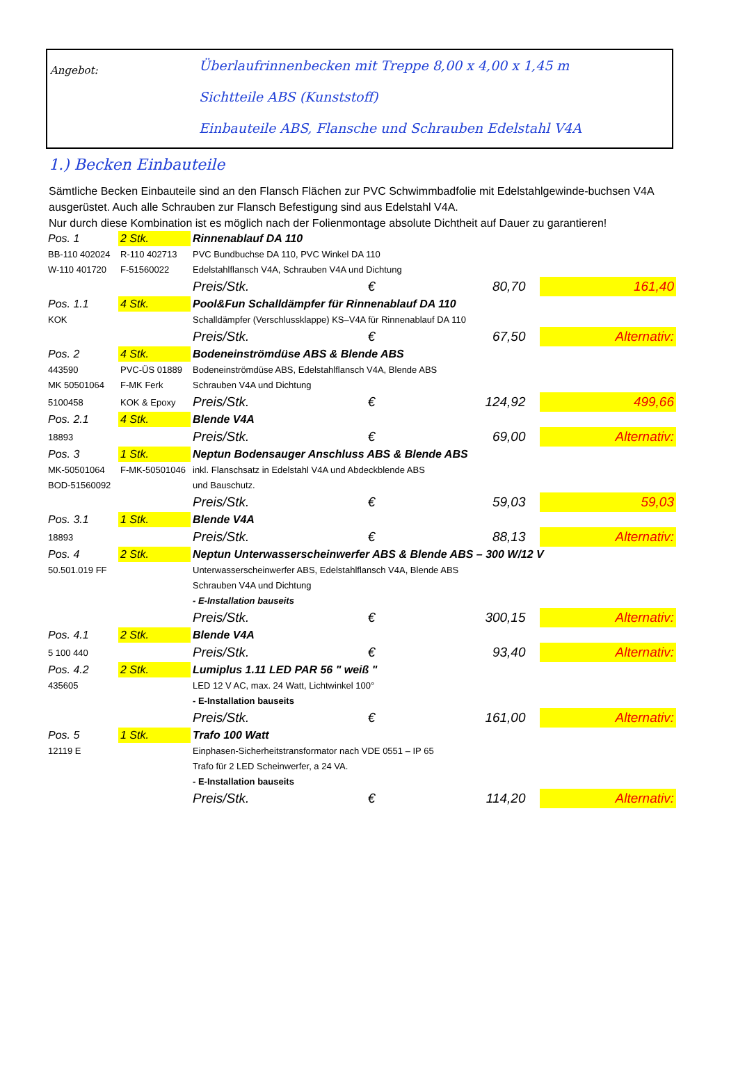Angebot:
Überlaufrinnenbecken mit Treppe 8,00 x 4,00 x 1,45 m
Sichtteile ABS (Kunststoff)
Einbauteile ABS, Flansche und Schrauben Edelstahl V4A
1.) Becken Einbauteile
Sämtliche Becken Einbauteile sind an den Flansch Flächen zur PVC Schwimmbadfolie mit Edelstahlgewinde-buchsen V4A ausgerüstet. Auch alle Schrauben zur Flansch Befestigung sind aus Edelstahl V4A.
Nur durch diese Kombination ist es möglich nach der Folienmontage absolute Dichtheit auf Dauer zu garantieren!
| Pos. 1 | 2 Stk. | Rinnenablauf DA 110 | | | | |
| BB-110 402024 | R-110 402713 | PVC Bundbuchse DA 110, PVC Winkel DA 110 | | | | |
| W-110 401720 | F-51560022 | Edelstahlflansch V4A, Schrauben V4A und Dichtung | | | | |
| | | Preis/Stk. | € | 80,70 | | 161,40 |
| Pos. 1.1 | 4 Stk. | Pool&Fun Schalldämpfer für Rinnenablauf DA 110 | | | | |
| KOK | | Schalldämpfer (Verschlussklappe) KS–V4A für Rinnenablauf DA 110 | | | | |
| | | Preis/Stk. | € | 67,50 | | Alternativ: |
| Pos. 2 | 4 Stk. | Bodeneinströmdüse ABS & Blende ABS | | | | |
| 443590 | PVC-ÜS 01889 | Bodeneinströmdüse ABS, Edelstahlflansch V4A, Blende ABS | | | | |
| MK 50501064 | F-MK Ferk | Schrauben V4A und Dichtung | | | | |
| 5100458 | KOK & Epoxy | Preis/Stk. | € | 124,92 | | 499,66 |
| Pos. 2.1 | 4 Stk. | Blende V4A | | | | |
| 18893 | | Preis/Stk. | € | 69,00 | | Alternativ: |
| Pos. 3 | 1 Stk. | Neptun Bodensauger Anschluss ABS & Blende ABS | | | | |
| MK-50501064 | F-MK-50501046 | inkl. Flanschsatz in Edelstahl V4A und Abdeckblende ABS | | | | |
| BOD-51560092 | | und Bauschutz. | | | | |
| | | Preis/Stk. | € | 59,03 | | 59,03 |
| Pos. 3.1 | 1 Stk. | Blende V4A | | | | |
| 18893 | | Preis/Stk. | € | 88,13 | | Alternativ: |
| Pos. 4 | 2 Stk. | Neptun Unterwasserscheinwerfer ABS & Blende ABS – 300 W/12 V | | | | |
| 50.501.019 FF | | Unterwasserscheinwerfer ABS, Edelstahlflansch V4A, Blende ABS | | | | |
| | | Schrauben V4A und Dichtung | | | | |
| | | - E-Installation bauseits | | | | |
| | | Preis/Stk. | € | 300,15 | | Alternativ: |
| Pos. 4.1 | 2 Stk. | Blende V4A | | | | |
| 5 100 440 | | Preis/Stk. | € | 93,40 | | Alternativ: |
| Pos. 4.2 | 2 Stk. | Lumiplus 1.11 LED PAR 56 " weiß " | | | | |
| 435605 | | LED 12 V AC, max. 24 Watt, Lichtwinkel 100° | | | | |
| | | - E-Installation bauseits | | | | |
| | | Preis/Stk. | € | 161,00 | | Alternativ: |
| Pos. 5 | 1 Stk. | Trafo 100 Watt | | | | |
| 12119 E | | Einphasen-Sicherheitstransformator nach VDE 0551 – IP 65 | | | | |
| | | Trafo für 2 LED Scheinwerfer, a 24 VA. | | | | |
| | | - E-Installation bauseits | | | | |
| | | Preis/Stk. | € | 114,20 | | Alternativ: |